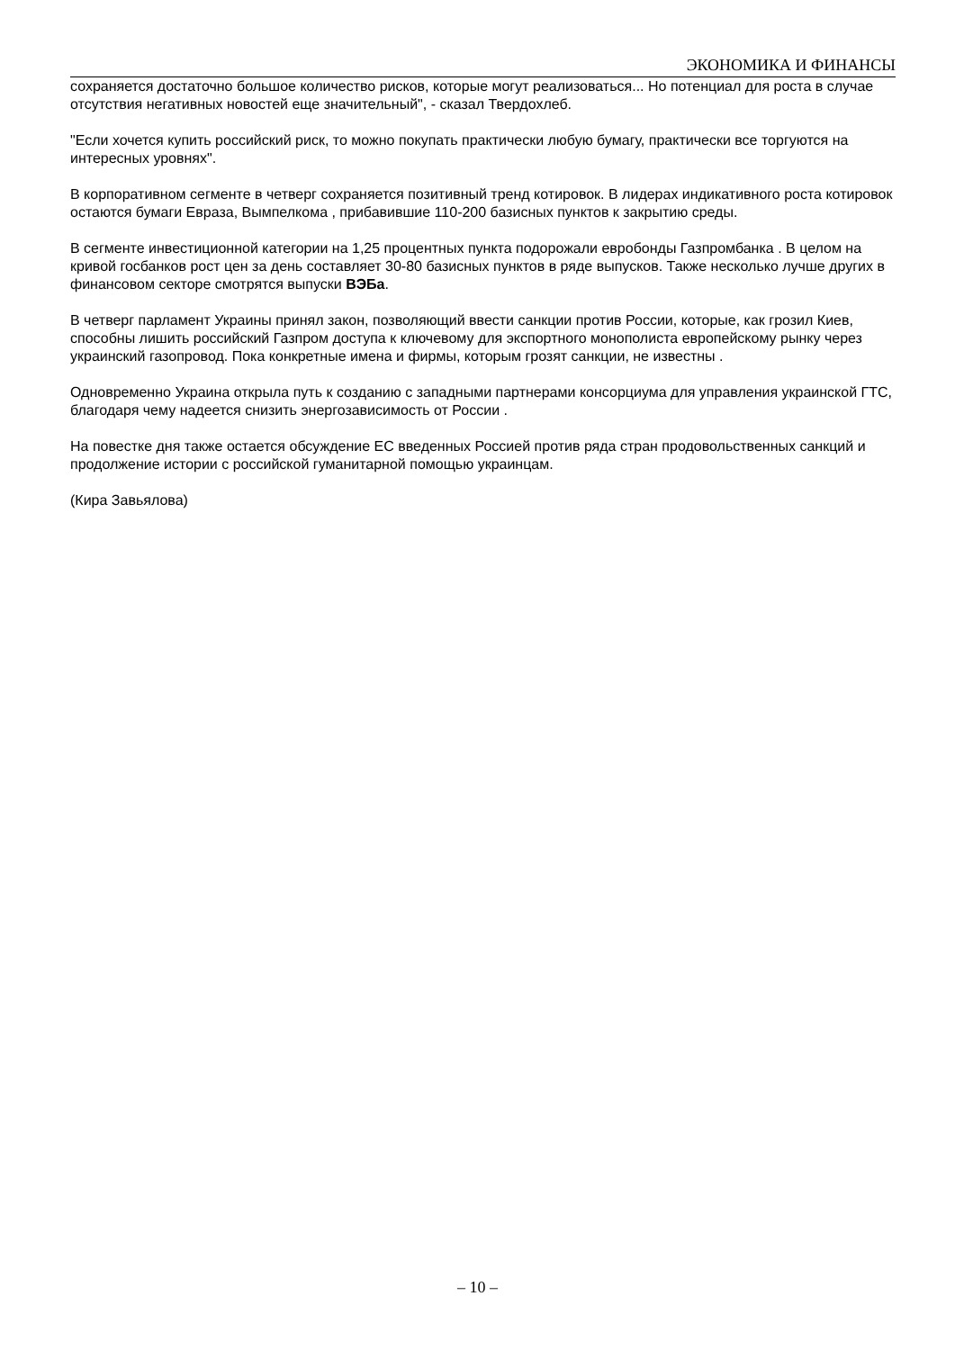ЭКОНОМИКА И ФИНАНСЫ
сохраняется достаточно большое количество рисков, которые могут реализоваться... Но потенциал для роста в случае отсутствия негативных новостей еще значительный", - сказал Твердохлеб.
"Если хочется купить российский риск, то можно покупать практически любую бумагу, практически все торгуются на интересных уровнях".
В корпоративном сегменте в четверг сохраняется позитивный тренд котировок. В лидерах индикативного роста котировок остаются бумаги Евраза, Вымпелкома , прибавившие 110-200 базисных пунктов к закрытию среды.
В сегменте инвестиционной категории на 1,25 процентных пункта подорожали евробонды Газпромбанка . В целом на кривой госбанков рост цен за день составляет 30-80 базисных пунктов в ряде выпусков. Также несколько лучше других в финансовом секторе смотрятся выпуски ВЭБа.
В четверг парламент Украины принял закон, позволяющий ввести санкции против России, которые, как грозил Киев, способны лишить российский Газпром доступа к ключевому для экспортного монополиста европейскому рынку через украинский газопровод. Пока конкретные имена и фирмы, которым грозят санкции, не известны .
Одновременно Украина открыла путь к созданию с западными партнерами консорциума для управления украинской ГТС, благодаря чему надеется снизить энергозависимость от России .
На повестке дня также остается обсуждение ЕС введенных Россией против ряда стран продовольственных санкций и продолжение истории с российской гуманитарной помощью украинцам.
(Кира Завьялова)
– 10 –